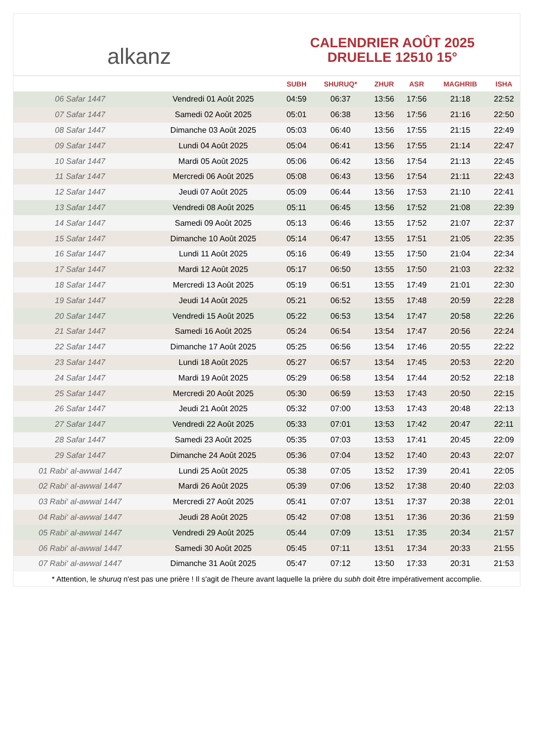alkanz
CALENDRIER AOÛT 2025
DRUELLE 12510 15°
| | | SUBH | SHURUQ* | ZHUR | ASR | MAGHRIB | ISHA |
| --- | --- | --- | --- | --- | --- | --- | --- |
| 06 Safar 1447 | Vendredi 01 Août 2025 | 04:59 | 06:37 | 13:56 | 17:56 | 21:18 | 22:52 |
| 07 Safar 1447 | Samedi 02 Août 2025 | 05:01 | 06:38 | 13:56 | 17:56 | 21:16 | 22:50 |
| 08 Safar 1447 | Dimanche 03 Août 2025 | 05:03 | 06:40 | 13:56 | 17:55 | 21:15 | 22:49 |
| 09 Safar 1447 | Lundi 04 Août 2025 | 05:04 | 06:41 | 13:56 | 17:55 | 21:14 | 22:47 |
| 10 Safar 1447 | Mardi 05 Août 2025 | 05:06 | 06:42 | 13:56 | 17:54 | 21:13 | 22:45 |
| 11 Safar 1447 | Mercredi 06 Août 2025 | 05:08 | 06:43 | 13:56 | 17:54 | 21:11 | 22:43 |
| 12 Safar 1447 | Jeudi 07 Août 2025 | 05:09 | 06:44 | 13:56 | 17:53 | 21:10 | 22:41 |
| 13 Safar 1447 | Vendredi 08 Août 2025 | 05:11 | 06:45 | 13:56 | 17:52 | 21:08 | 22:39 |
| 14 Safar 1447 | Samedi 09 Août 2025 | 05:13 | 06:46 | 13:55 | 17:52 | 21:07 | 22:37 |
| 15 Safar 1447 | Dimanche 10 Août 2025 | 05:14 | 06:47 | 13:55 | 17:51 | 21:05 | 22:35 |
| 16 Safar 1447 | Lundi 11 Août 2025 | 05:16 | 06:49 | 13:55 | 17:50 | 21:04 | 22:34 |
| 17 Safar 1447 | Mardi 12 Août 2025 | 05:17 | 06:50 | 13:55 | 17:50 | 21:03 | 22:32 |
| 18 Safar 1447 | Mercredi 13 Août 2025 | 05:19 | 06:51 | 13:55 | 17:49 | 21:01 | 22:30 |
| 19 Safar 1447 | Jeudi 14 Août 2025 | 05:21 | 06:52 | 13:55 | 17:48 | 20:59 | 22:28 |
| 20 Safar 1447 | Vendredi 15 Août 2025 | 05:22 | 06:53 | 13:54 | 17:47 | 20:58 | 22:26 |
| 21 Safar 1447 | Samedi 16 Août 2025 | 05:24 | 06:54 | 13:54 | 17:47 | 20:56 | 22:24 |
| 22 Safar 1447 | Dimanche 17 Août 2025 | 05:25 | 06:56 | 13:54 | 17:46 | 20:55 | 22:22 |
| 23 Safar 1447 | Lundi 18 Août 2025 | 05:27 | 06:57 | 13:54 | 17:45 | 20:53 | 22:20 |
| 24 Safar 1447 | Mardi 19 Août 2025 | 05:29 | 06:58 | 13:54 | 17:44 | 20:52 | 22:18 |
| 25 Safar 1447 | Mercredi 20 Août 2025 | 05:30 | 06:59 | 13:53 | 17:43 | 20:50 | 22:15 |
| 26 Safar 1447 | Jeudi 21 Août 2025 | 05:32 | 07:00 | 13:53 | 17:43 | 20:48 | 22:13 |
| 27 Safar 1447 | Vendredi 22 Août 2025 | 05:33 | 07:01 | 13:53 | 17:42 | 20:47 | 22:11 |
| 28 Safar 1447 | Samedi 23 Août 2025 | 05:35 | 07:03 | 13:53 | 17:41 | 20:45 | 22:09 |
| 29 Safar 1447 | Dimanche 24 Août 2025 | 05:36 | 07:04 | 13:52 | 17:40 | 20:43 | 22:07 |
| 01 Rabi‘ al-awwal 1447 | Lundi 25 Août 2025 | 05:38 | 07:05 | 13:52 | 17:39 | 20:41 | 22:05 |
| 02 Rabi‘ al-awwal 1447 | Mardi 26 Août 2025 | 05:39 | 07:06 | 13:52 | 17:38 | 20:40 | 22:03 |
| 03 Rabi‘ al-awwal 1447 | Mercredi 27 Août 2025 | 05:41 | 07:07 | 13:51 | 17:37 | 20:38 | 22:01 |
| 04 Rabi‘ al-awwal 1447 | Jeudi 28 Août 2025 | 05:42 | 07:08 | 13:51 | 17:36 | 20:36 | 21:59 |
| 05 Rabi‘ al-awwal 1447 | Vendredi 29 Août 2025 | 05:44 | 07:09 | 13:51 | 17:35 | 20:34 | 21:57 |
| 06 Rabi‘ al-awwal 1447 | Samedi 30 Août 2025 | 05:45 | 07:11 | 13:51 | 17:34 | 20:33 | 21:55 |
| 07 Rabi‘ al-awwal 1447 | Dimanche 31 Août 2025 | 05:47 | 07:12 | 13:50 | 17:33 | 20:31 | 21:53 |
* Attention, le shuruq n'est pas une prière ! Il s'agit de l'heure avant laquelle la prière du subh doit être impérativement accomplie.